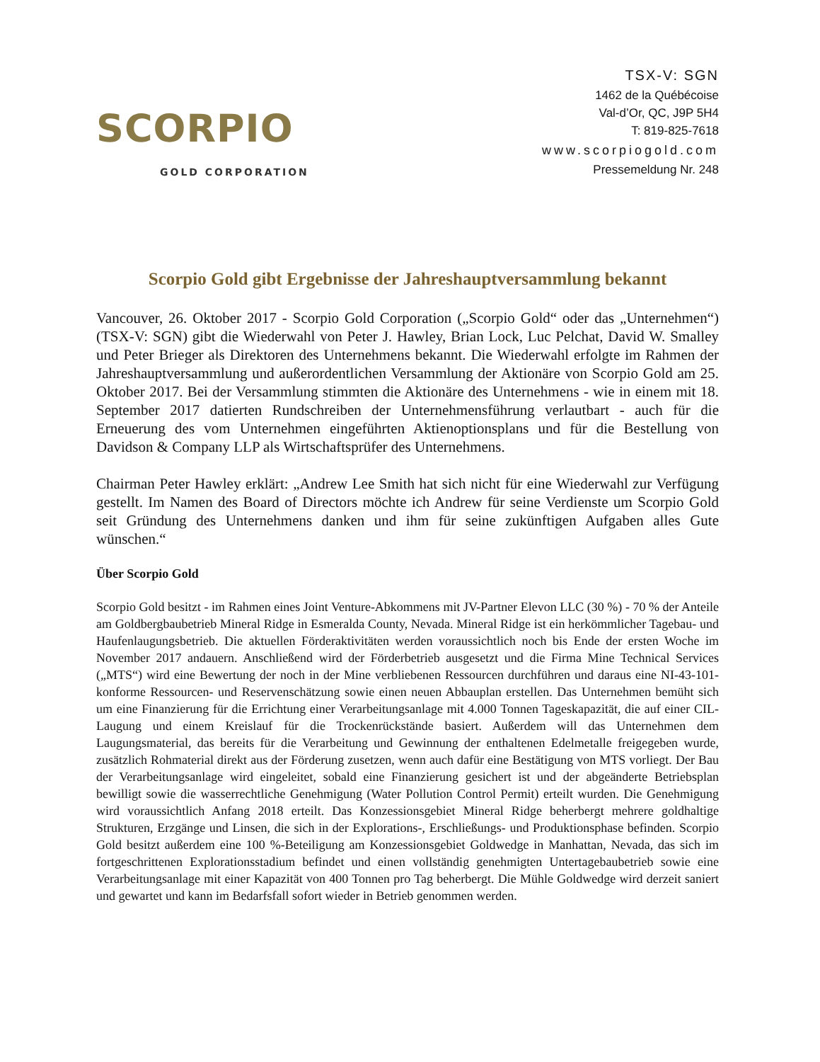SCORPIO
GOLD CORPORATION
TSX-V: SGN
1462 de la Québécoise
Val-d’Or, QC, J9P 5H4
T: 819-825-7618
www.scorpiogold.com
Pressemeldung Nr. 248
Scorpio Gold gibt Ergebnisse der Jahreshauptversammlung bekannt
Vancouver, 26. Oktober 2017 - Scorpio Gold Corporation („Scorpio Gold“ oder das „Unternehmen“) (TSX-V: SGN) gibt die Wiederwahl von Peter J. Hawley, Brian Lock, Luc Pelchat, David W. Smalley und Peter Brieger als Direktoren des Unternehmens bekannt. Die Wiederwahl erfolgte im Rahmen der Jahreshauptversammlung und außerordentlichen Versammlung der Aktionäre von Scorpio Gold am 25. Oktober 2017. Bei der Versammlung stimmten die Aktionäre des Unternehmens - wie in einem mit 18. September 2017 datierten Rundschreiben der Unternehmensführung verlautbart - auch für die Erneuerung des vom Unternehmen eingeführten Aktienoptionsplans und für die Bestellung von Davidson & Company LLP als Wirtschaftsprüfer des Unternehmens.
Chairman Peter Hawley erklärt: „Andrew Lee Smith hat sich nicht für eine Wiederwahl zur Verfügung gestellt. Im Namen des Board of Directors möchte ich Andrew für seine Verdienste um Scorpio Gold seit Gründung des Unternehmens danken und ihm für seine zukünftigen Aufgaben alles Gute wünschen.“
Über Scorpio Gold
Scorpio Gold besitzt - im Rahmen eines Joint Venture-Abkommens mit JV-Partner Elevon LLC (30 %) - 70 % der Anteile am Goldbergbaubetrieb Mineral Ridge in Esmeralda County, Nevada. Mineral Ridge ist ein herkömmlicher Tagebau- und Haufenlaugungsbetrieb. Die aktuellen Förderaktivitäten werden voraussichtlich noch bis Ende der ersten Woche im November 2017 andauern. Anschließend wird der Förderbetrieb ausgesetzt und die Firma Mine Technical Services („MTS“) wird eine Bewertung der noch in der Mine verbliebenen Ressourcen durchführen und daraus eine NI-43-101-konforme Ressourcen- und Reservenschätzung sowie einen neuen Abbauplan erstellen. Das Unternehmen bemüht sich um eine Finanzierung für die Errichtung einer Verarbeitungsanlage mit 4.000 Tonnen Tageskapazität, die auf einer CIL-Laugung und einem Kreislauf für die Trockenrückstände basiert. Außerdem will das Unternehmen dem Laugungsmaterial, das bereits für die Verarbeitung und Gewinnung der enthaltenen Edelmetalle freigegeben wurde, zusätzlich Rohmaterial direkt aus der Förderung zusetzen, wenn auch dafür eine Bestätigung von MTS vorliegt. Der Bau der Verarbeitungsanlage wird eingeleitet, sobald eine Finanzierung gesichert ist und der abgeänderte Betriebsplan bewilligt sowie die wasserrechtliche Genehmigung (Water Pollution Control Permit) erteilt wurden. Die Genehmigung wird voraussichtlich Anfang 2018 erteilt. Das Konzessionsgebiet Mineral Ridge beherbergt mehrere goldhaltige Strukturen, Erzgänge und Linsen, die sich in der Explorations-, Erschließungs- und Produktionsphase befinden. Scorpio Gold besitzt außerdem eine 100 %-Beteiligung am Konzessionsgebiet Goldwedge in Manhattan, Nevada, das sich im fortgeschrittenen Explorationsstadium befindet und einen vollständig genehmigten Untertagebaubetrieb sowie eine Verarbeitungsanlage mit einer Kapazität von 400 Tonnen pro Tag beherbergt. Die Mühle Goldwedge wird derzeit saniert und gewartet und kann im Bedarfsfall sofort wieder in Betrieb genommen werden.